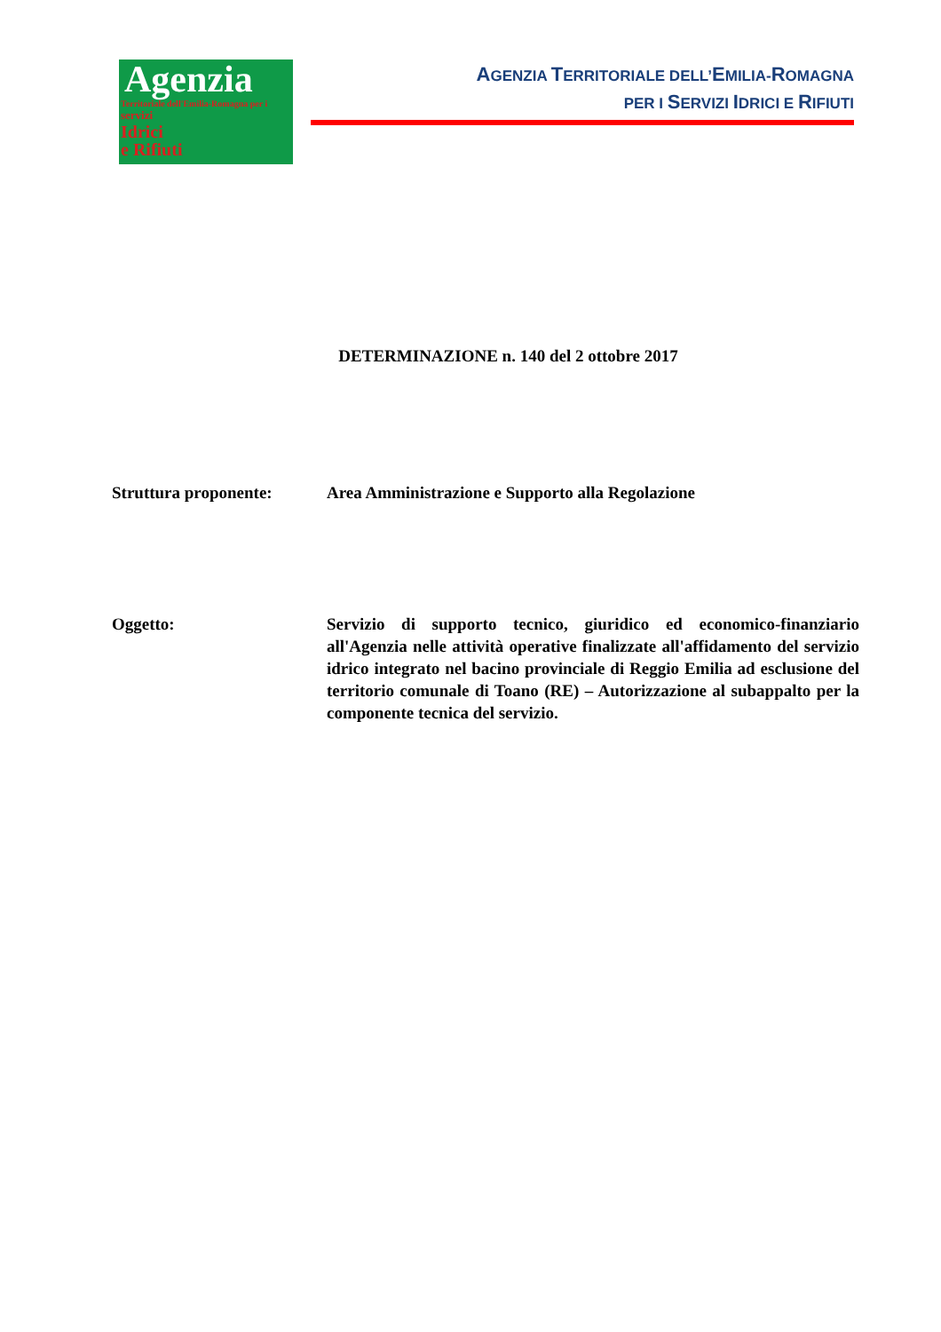Agenzia
Territoriale dell'Emilia-Romagna per i
servizi
Idrici
e Rifiuti
AGENZIA TERRITORIALE DELL’EMILIA-ROMAGNA
PER I SERVIZI IDRICI E RIFIUTI
DETERMINAZIONE n. 140 del 2 ottobre 2017
Struttura proponente: Area Amministrazione e Supporto alla Regolazione
Oggetto: Servizio di supporto tecnico, giuridico ed economico-finanziario all'Agenzia nelle attività operative finalizzate all'affidamento del servizio idrico integrato nel bacino provinciale di Reggio Emilia ad esclusione del territorio comunale di Toano (RE) – Autorizzazione al subappalto per la componente tecnica del servizio.